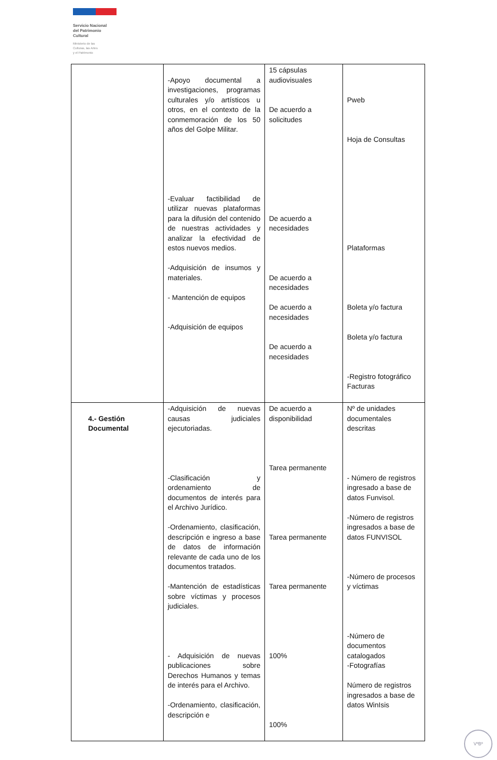Servicio Nacional
del Patrimonio
Cultural
Ministerio de las
Culturas, las Artes
y el Patrimonio
| | -Apoyo documental a investigaciones, programas culturales y/o artísticos u otros, en el contexto de la conmemoración de los 50 años del Golpe Militar. -Evaluar factibilidad de utilizar nuevas plataformas para la difusión del contenido de nuestras actividades y analizar la efectividad de estos nuevos medios. -Adquisición de insumos y materiales. - Mantención de equipos -Adquisición de equipos | 15 cápsulas audiovisuales De acuerdo a solicitudes De acuerdo a necesidades De acuerdo a necesidades De acuerdo a necesidades De acuerdo a necesidades | Pweb Hoja de Consultas Plataformas Boleta y/o factura Boleta y/o factura -Registro fotográfico Facturas |
| 4.- Gestión Documental | -Adquisición de nuevas causas judiciales ejecutoriadas. -Clasificación y ordenamiento de documentos de interés para el Archivo Jurídico. -Ordenamiento, clasificación, descripción e ingreso a base de datos de información relevante de cada uno de los documentos tratados. -Mantención de estadísticas sobre víctimas y procesos judiciales. - Adquisición de nuevas publicaciones sobre Derechos Humanos y temas de interés para el Archivo. -Ordenamiento, clasificación, descripción e | De acuerdo a disponibilidad Tarea permanente Tarea permanente Tarea permanente 100% 100% | Nº de unidades documentales descritas - Número de registros ingresado a base de datos Funvisol. -Número de registros ingresados a base de datos FUNVISOL -Número de procesos y víctimas -Número de documentos catalogados -Fotografías Número de registros ingresados a base de datos WinIsis |
VºBº